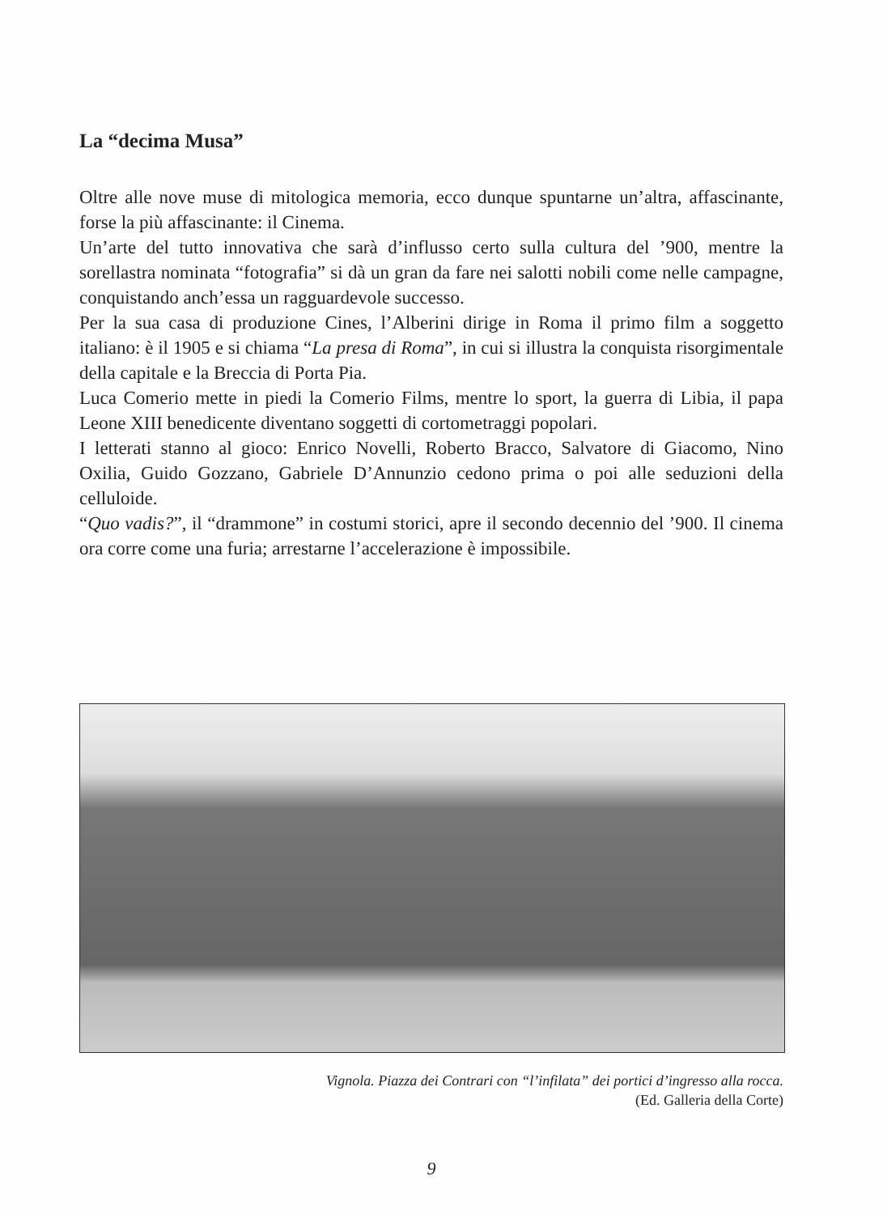La “decima Musa”
Oltre alle nove muse di mitologica memoria, ecco dunque spuntarne un’altra, affascinante, forse la più affascinante: il Cinema.
Un’arte del tutto innovativa che sarà d’influsso certo sulla cultura del ’900, mentre la sorellastra nominata “fotografia” si dà un gran da fare nei salotti nobili come nelle campagne, conquistando anch’essa un ragguardevole successo.
Per la sua casa di produzione Cines, l’Alberini dirige in Roma il primo film a soggetto italiano: è il 1905 e si chiama “La presa di Roma”, in cui si illustra la conquista risorgimentale della capitale e la Breccia di Porta Pia.
Luca Comerio mette in piedi la Comerio Films, mentre lo sport, la guerra di Libia, il papa Leone XIII benedicente diventano soggetti di cortometraggi popolari.
I letterati stanno al gioco: Enrico Novelli, Roberto Bracco, Salvatore di Giacomo, Nino Oxilia, Guido Gozzano, Gabriele D’Annunzio cedono prima o poi alle seduzioni della celluloide.
“Quo vadis?”, il “drammone” in costumi storici, apre il secondo decennio del ’900. Il cinema ora corre come una furia; arrestarne l’accelerazione è impossibile.
Vignola. Piazza dei Contrari con “l’infilata” dei portici d’ingresso alla rocca.
(Ed. Galleria della Corte)
9